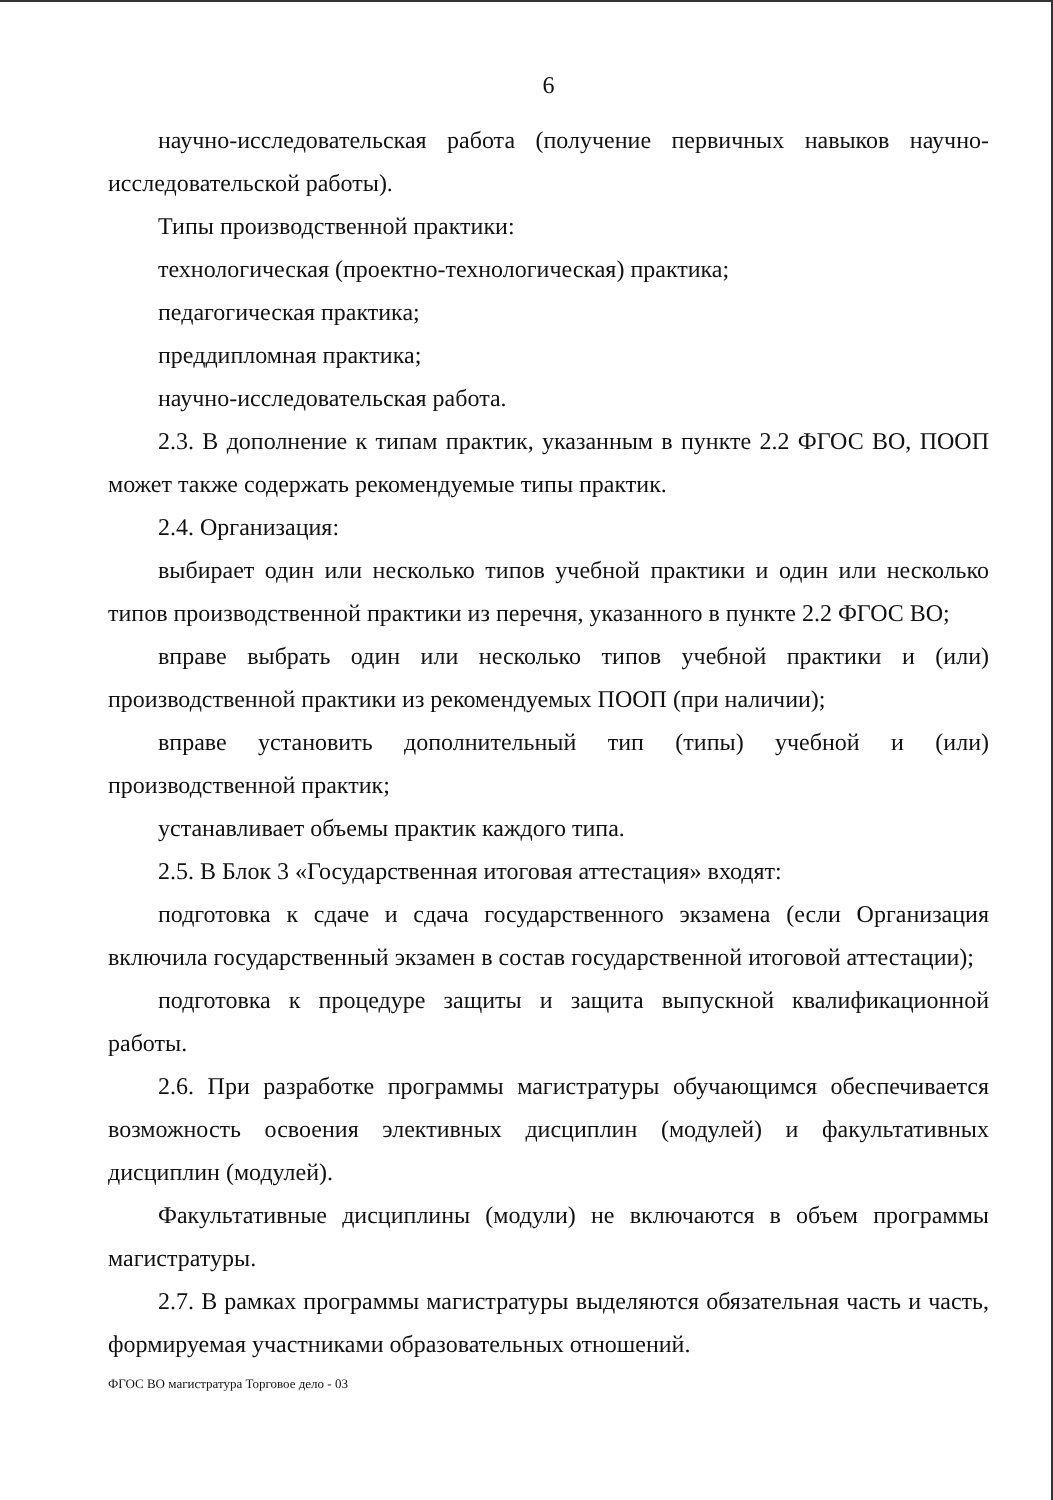6
научно-исследовательская работа (получение первичных навыков научно-исследовательской работы).
Типы производственной практики:
технологическая (проектно-технологическая) практика;
педагогическая практика;
преддипломная практика;
научно-исследовательская работа.
2.3. В дополнение к типам практик, указанным в пункте 2.2 ФГОС ВО, ПООП может также содержать рекомендуемые типы практик.
2.4. Организация:
выбирает один или несколько типов учебной практики и один или несколько типов производственной практики из перечня, указанного в пункте 2.2 ФГОС ВО;
вправе выбрать один или несколько типов учебной практики и (или) производственной практики из рекомендуемых ПООП (при наличии);
вправе установить дополнительный тип (типы) учебной и (или) производственной практик;
устанавливает объемы практик каждого типа.
2.5. В Блок 3 «Государственная итоговая аттестация» входят:
подготовка к сдаче и сдача государственного экзамена (если Организация включила государственный экзамен в состав государственной итоговой аттестации);
подготовка к процедуре защиты и защита выпускной квалификационной работы.
2.6. При разработке программы магистратуры обучающимся обеспечивается возможность освоения элективных дисциплин (модулей) и факультативных дисциплин (модулей).
Факультативные дисциплины (модули) не включаются в объем программы магистратуры.
2.7. В рамках программы магистратуры выделяются обязательная часть и часть, формируемая участниками образовательных отношений.
ФГОС ВО магистратура Торговое дело - 03